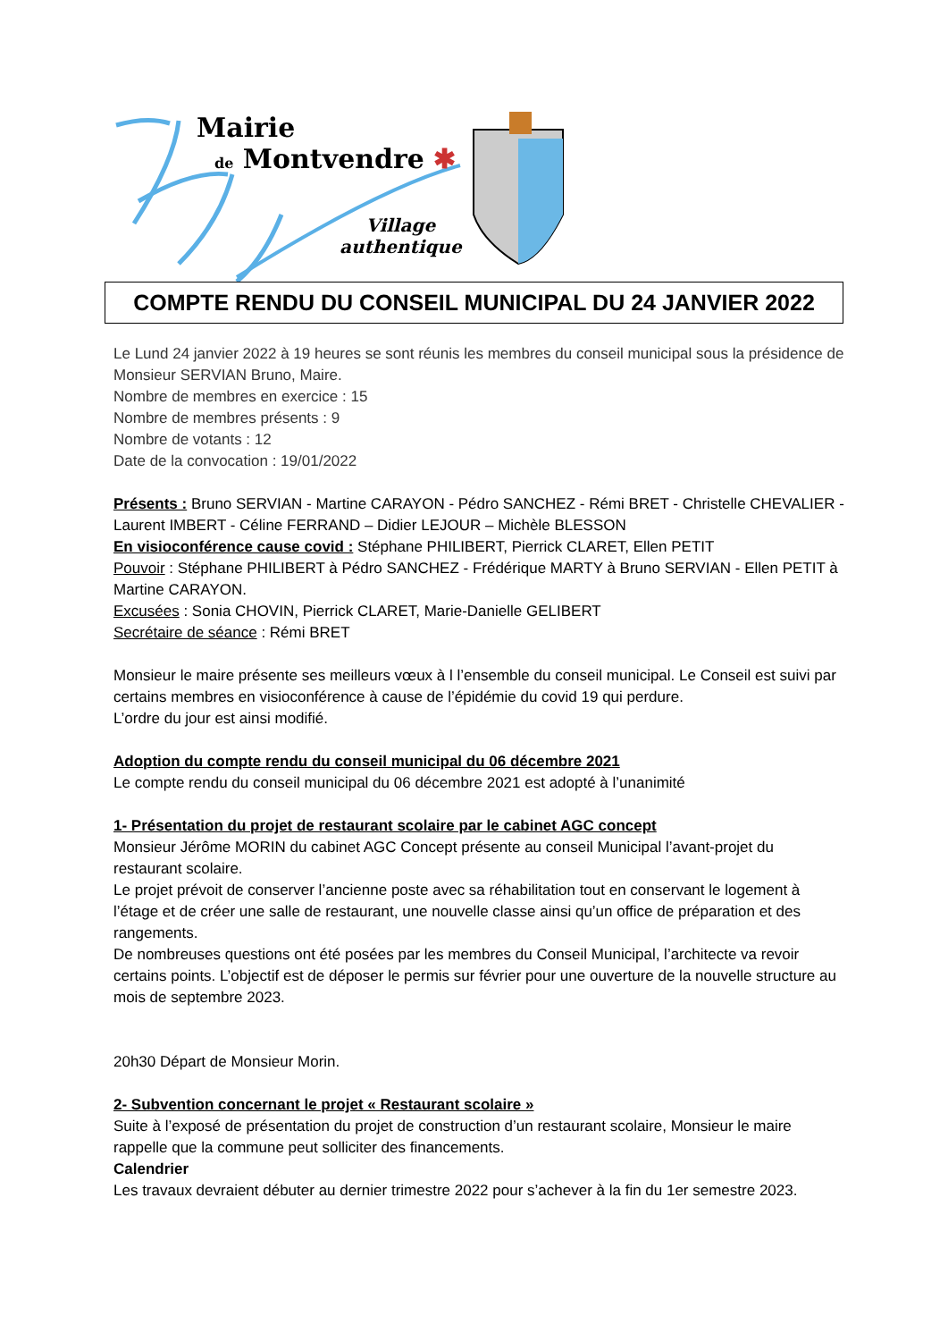Mairie
de Montvendre ✱
Village
authentique
COMPTE RENDU DU CONSEIL MUNICIPAL DU 24 JANVIER 2022
Le Lund 24 janvier 2022 à 19 heures se sont réunis les membres du conseil municipal sous la présidence de Monsieur SERVIAN Bruno, Maire.
Nombre de membres en exercice : 15
Nombre de membres présents : 9
Nombre de votants : 12
Date de la convocation : 19/01/2022
Présents : Bruno SERVIAN - Martine CARAYON - Pédro SANCHEZ - Rémi BRET - Christelle CHEVALIER - Laurent IMBERT - Céline FERRAND – Didier LEJOUR – Michèle BLESSON
En visioconférence cause covid : Stéphane PHILIBERT, Pierrick CLARET, Ellen PETIT
Pouvoir : Stéphane PHILIBERT à Pédro SANCHEZ - Frédérique MARTY à Bruno SERVIAN - Ellen PETIT à Martine CARAYON.
Excusées : Sonia CHOVIN, Pierrick CLARET, Marie-Danielle GELIBERT
Secrétaire de séance : Rémi BRET
Monsieur le maire présente ses meilleurs vœux à l l’ensemble du conseil municipal. Le Conseil est suivi par certains membres en visioconférence à cause de l’épidémie du covid 19 qui perdure.
L’ordre du jour est ainsi modifié.
Adoption du compte rendu du conseil municipal du 06 décembre 2021
Le compte rendu du conseil municipal du 06 décembre 2021 est adopté à l’unanimité
1- Présentation du projet de restaurant scolaire par le cabinet AGC concept
Monsieur Jérôme MORIN du cabinet AGC Concept présente au conseil Municipal l’avant-projet du restaurant scolaire.
Le projet prévoit de conserver l’ancienne poste avec sa réhabilitation tout en conservant le logement à l’étage et de créer une salle de restaurant, une nouvelle classe ainsi qu’un office de préparation et des rangements.
De nombreuses questions ont été posées par les membres du Conseil Municipal, l’architecte va revoir certains points. L’objectif est de déposer le permis sur février pour une ouverture de la nouvelle structure au mois de septembre 2023.
20h30 Départ de Monsieur Morin.
2- Subvention concernant le projet « Restaurant scolaire »
Suite à l’exposé de présentation du projet de construction d’un restaurant scolaire, Monsieur le maire rappelle que la commune peut solliciter des financements.
Calendrier
Les travaux devraient débuter au dernier trimestre 2022 pour s’achever à la fin du 1er semestre 2023.